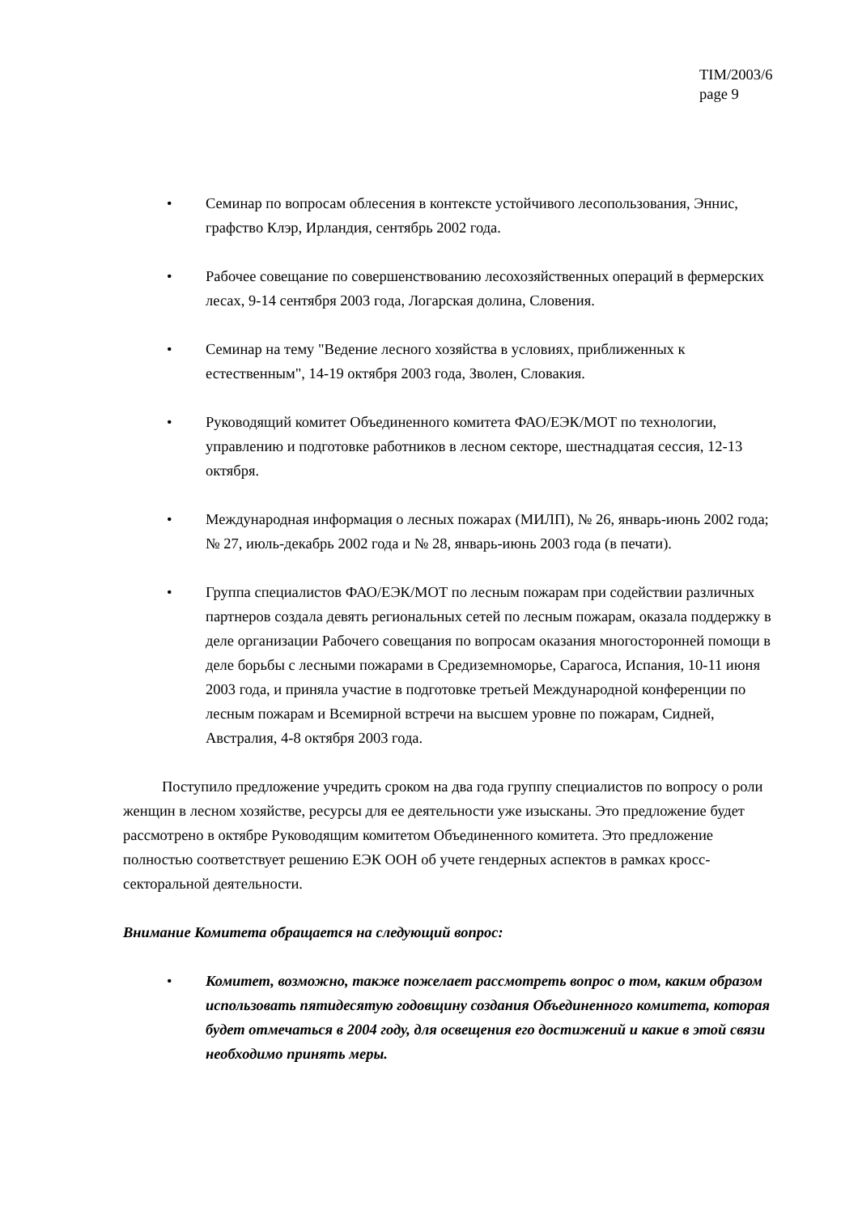TIM/2003/6
page 9
• Семинар по вопросам облесения в контексте устойчивого лесопользования, Эннис, графство Клэр, Ирландия, сентябрь 2002 года.
• Рабочее совещание по совершенствованию лесохозяйственных операций в фермерских лесах, 9-14 сентября 2003 года, Логарская долина, Словения.
• Семинар на тему "Ведение лесного хозяйства в условиях, приближенных к естественным", 14-19 октября 2003 года, Зволен, Словакия.
• Руководящий комитет Объединенного комитета ФАО/ЕЭК/МОТ по технологии, управлению и подготовке работников в лесном секторе, шестнадцатая сессия, 12-13 октября.
• Международная информация о лесных пожарах (МИЛП), № 26, январь-июнь 2002 года; № 27, июль-декабрь 2002 года и № 28, январь-июнь 2003 года (в печати).
• Группа специалистов ФАО/ЕЭК/МОТ по лесным пожарам при содействии различных партнеров создала девять региональных сетей по лесным пожарам, оказала поддержку в деле организации Рабочего совещания по вопросам оказания многосторонней помощи в деле борьбы с лесными пожарами в Средиземноморье, Сарагоса, Испания, 10-11 июня 2003 года, и приняла участие в подготовке третьей Международной конференции по лесным пожарам и Всемирной встречи на высшем уровне по пожарам, Сидней, Австралия, 4-8 октября 2003 года.
Поступило предложение учредить сроком на два года группу специалистов по вопросу о роли женщин в лесном хозяйстве, ресурсы для ее деятельности уже изысканы. Это предложение будет рассмотрено в октябре Руководящим комитетом Объединенного комитета. Это предложение полностью соответствует решению ЕЭК ООН об учете гендерных аспектов в рамках кросс-секторальной деятельности.
Внимание Комитета обращается на следующий вопрос:
• Комитет, возможно, также пожелает рассмотреть вопрос о том, каким образом использовать пятидесятую годовщину создания Объединенного комитета, которая будет отмечаться в 2004 году, для освещения его достижений и какие в этой связи необходимо принять меры.